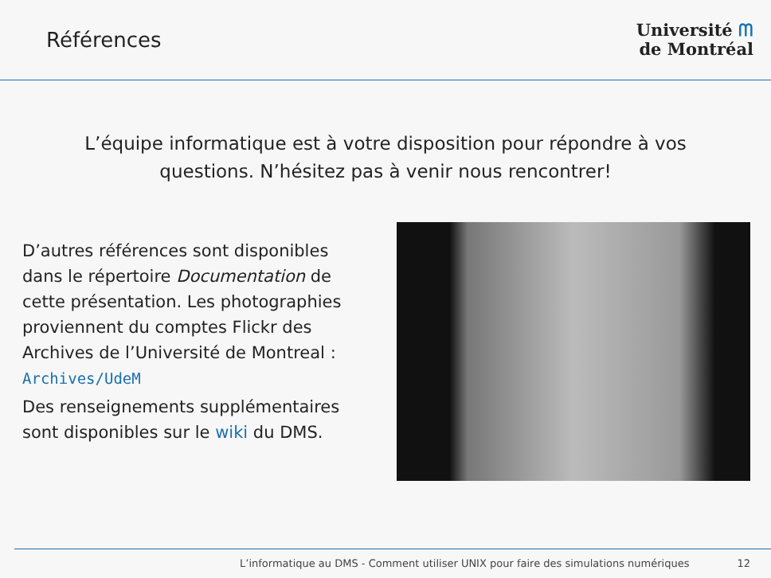Références
Université ᗰ
de Montréal
L’équipe informatique est à votre disposition pour répondre à vos questions. N’hésitez pas à venir nous rencontrer!
D’autres références sont disponibles dans le répertoire Documentation de cette présentation. Les photographies proviennent du comptes Flickr des Archives de l’Université de Montreal : Archives/UdeM
Des renseignements supplémentaires sont disponibles sur le wiki du DMS.
L’informatique au DMS - Comment utiliser UNIX pour faire des simulations numériques 12